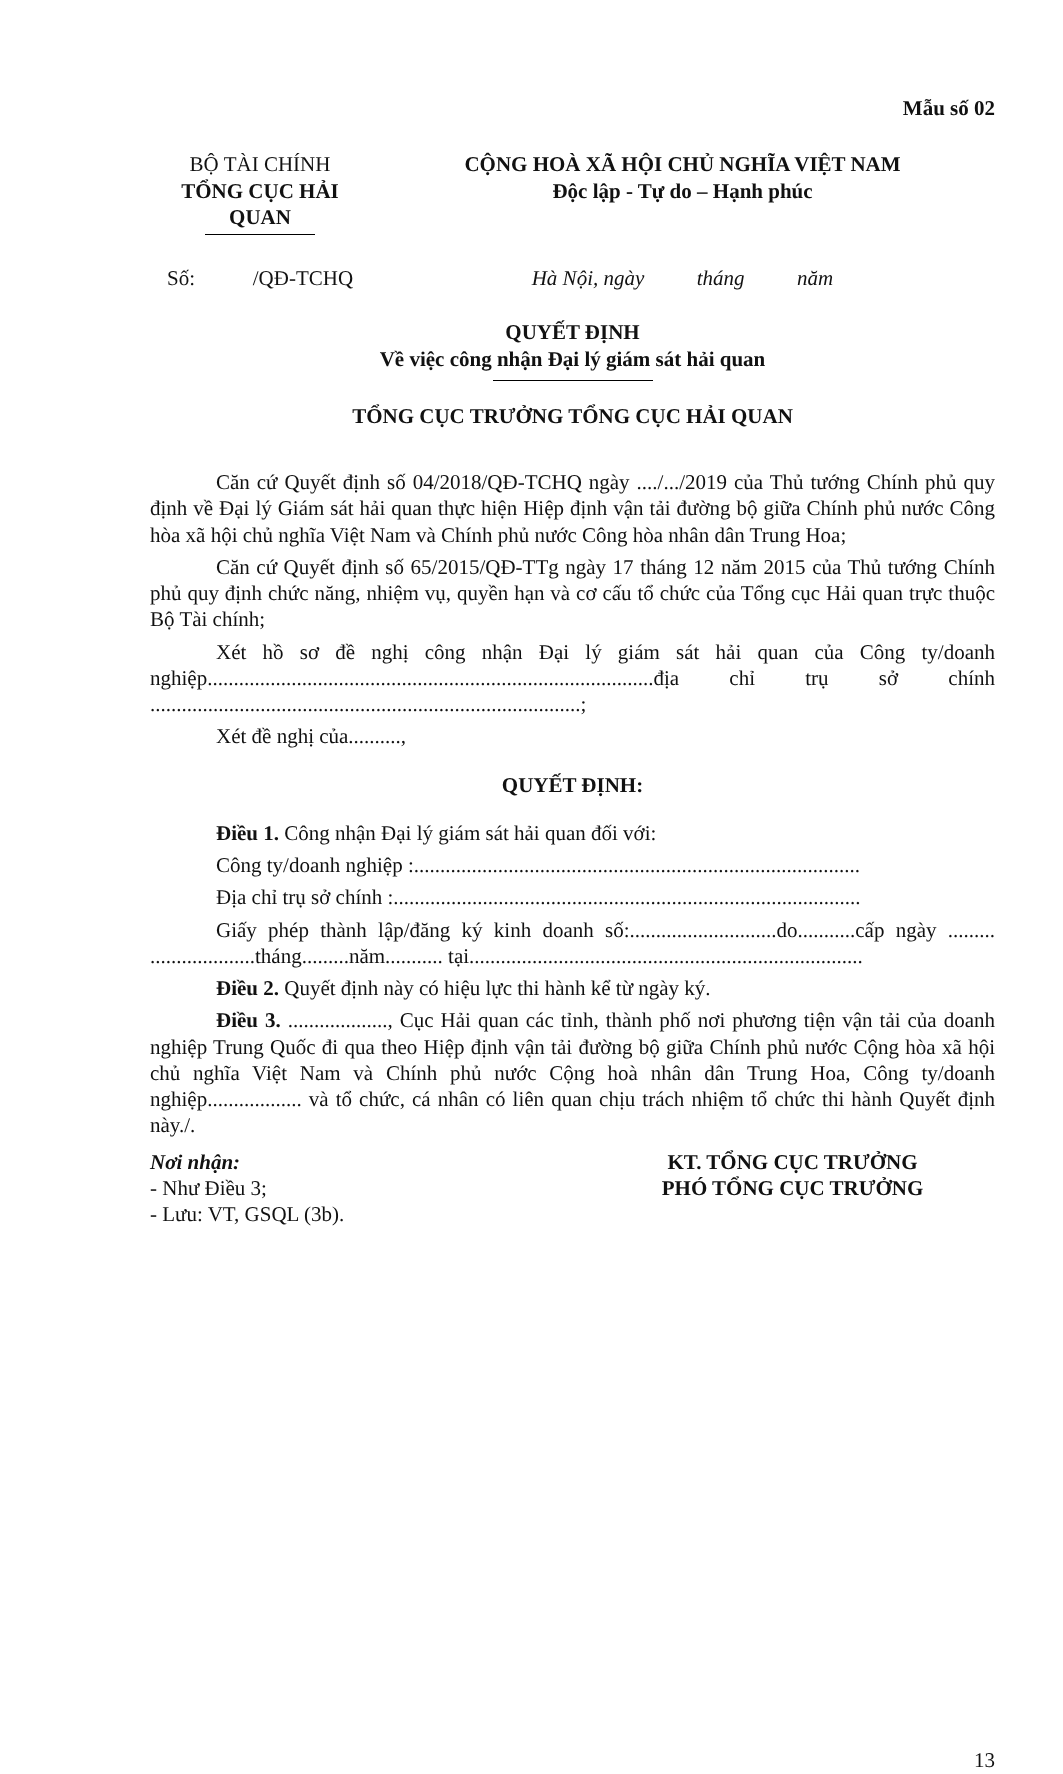Mẫu số 02
BỘ TÀI CHÍNH
TỔNG CỤC HẢI QUAN
CỘNG HOÀ XÃ HỘI CHỦ NGHĨA VIỆT NAM
Độc lập - Tự do – Hạnh phúc
Số: /QĐ-TCHQ
Hà Nội, ngày tháng năm
QUYẾT ĐỊNH
Về việc công nhận Đại lý giám sát hải quan
TỔNG CỤC TRƯỞNG TỔNG CỤC HẢI QUAN
Căn cứ Quyết định số 04/2018/QĐ-TCHQ ngày ..../.../2019 của Thủ tướng Chính phủ quy định về Đại lý Giám sát hải quan thực hiện Hiệp định vận tải đường bộ giữa Chính phủ nước Công hòa xã hội chủ nghĩa Việt Nam và Chính phủ nước Công hòa nhân dân Trung Hoa;
Căn cứ Quyết định số 65/2015/QĐ-TTg ngày 17 tháng 12 năm 2015 của Thủ tướng Chính phủ quy định chức năng, nhiệm vụ, quyền hạn và cơ cấu tổ chức của Tổng cục Hải quan trực thuộc Bộ Tài chính;
Xét hồ sơ đề nghị công nhận Đại lý giám sát hải quan của Công ty/doanh nghiệp.....................................................................................địa chỉ trụ sở chính ..................................................................................;
Xét đề nghị của..........,
QUYẾT ĐỊNH:
Điều 1. Công nhận Đại lý giám sát hải quan đối với:
Công ty/doanh nghiệp :.....................................................................................
Địa chỉ trụ sở chính :.........................................................................................
Giấy phép thành lập/đăng ký kinh doanh số:............................do...........cấp ngày ......... ....................tháng.........năm........... tại...........................................................................
Điều 2. Quyết định này có hiệu lực thi hành kể từ ngày ký.
Điều 3. ..................., Cục Hải quan các tỉnh, thành phố nơi phương tiện vận tải của doanh nghiệp Trung Quốc đi qua theo Hiệp định vận tải đường bộ giữa Chính phủ nước Cộng hòa xã hội chủ nghĩa Việt Nam và Chính phủ nước Cộng hoà nhân dân Trung Hoa, Công ty/doanh nghiệp.................. và tổ chức, cá nhân có liên quan chịu trách nhiệm tổ chức thi hành Quyết định này./.
Nơi nhận:
- Như Điều 3;
- Lưu: VT, GSQL (3b).
KT. TỔNG CỤC TRƯỞNG
PHÓ TỔNG CỤC TRƯỞNG
13